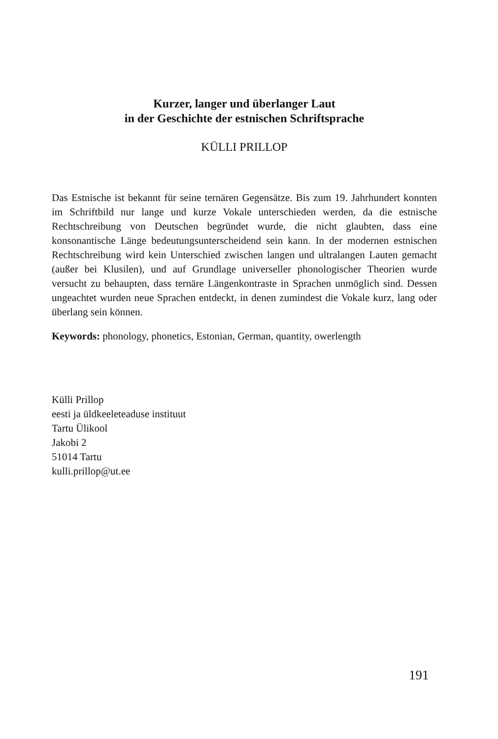Kurzer, langer und überlanger Laut
in der Geschichte der estnischen Schriftsprache
KÜLLI PRILLOP
Das Estnische ist bekannt für seine ternären Gegensätze. Bis zum 19. Jahrhundert konnten im Schriftbild nur lange und kurze Vokale unterschieden werden, da die estnische Rechtschreibung von Deutschen begründet wurde, die nicht glaubten, dass eine konsonantische Länge bedeutungsunterscheidend sein kann. In der modernen estnischen Rechtschreibung wird kein Unterschied zwischen langen und ultralangen Lauten gemacht (außer bei Klusilen), und auf Grundlage universeller phonologischer Theorien wurde versucht zu behaupten, dass ternäre Längenkontraste in Sprachen unmöglich sind. Dessen ungeachtet wurden neue Sprachen entdeckt, in denen zumindest die Vokale kurz, lang oder überlang sein können.
Keywords: phonology, phonetics, Estonian, German, quantity, owerlength
Külli Prillop
eesti ja üldkeeleteaduse instituut
Tartu Ülikool
Jakobi 2
51014 Tartu
kulli.prillop@ut.ee
191